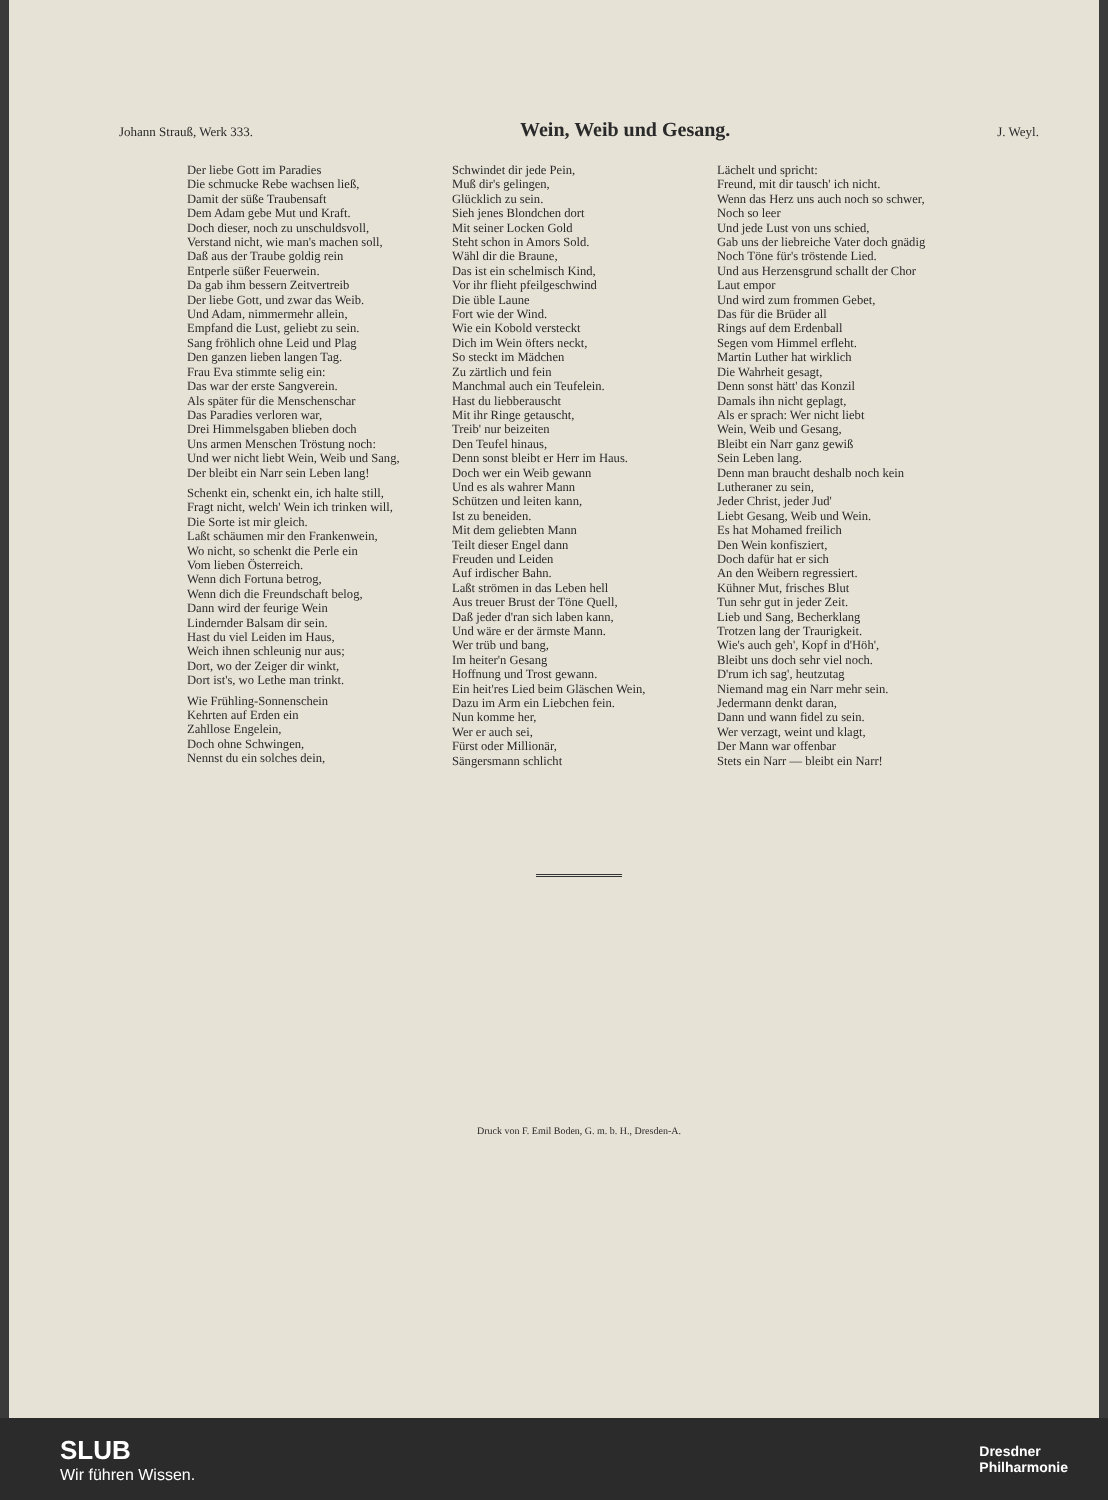Johann Strauß, Werk 333.
Wein, Weib und Gesang.
J. Weyl.
Der liebe Gott im Paradies
Die schmucke Rebe wachsen ließ,
Damit der süße Traubensaft
Dem Adam gebe Mut und Kraft.
Doch dieser, noch zu unschuldsvoll,
Verstand nicht, wie man's machen soll,
Daß aus der Traube goldig rein
Entperle süßer Feuerwein.
Da gab ihm bessern Zeitvertreib
Der liebe Gott, und zwar das Weib.
Und Adam, nimmermehr allein,
Empfand die Lust, geliebt zu sein.
Sang fröhlich ohne Leid und Plag
Den ganzen lieben langen Tag.
Frau Eva stimmte selig ein:
Das war der erste Sangverein.
Als später für die Menschenschar
Das Paradies verloren war,
Drei Himmelsgaben blieben doch
Uns armen Menschen Tröstung noch:
Und wer nicht liebt Wein, Weib und Sang,
Der bleibt ein Narr sein Leben lang!
Schenkt ein, schenkt ein, ich halte still,
Fragt nicht, welch' Wein ich trinken will,
Die Sorte ist mir gleich.
Laßt schäumen mir den Frankenwein,
Wo nicht, so schenkt die Perle ein
Vom lieben Österreich.
Wenn dich Fortuna betrog,
Wenn dich die Freundschaft belog,
Dann wird der feurige Wein
Lindernder Balsam dir sein.
Hast du viel Leiden im Haus,
Weich ihnen schleunig nur aus;
Dort, wo der Zeiger dir winkt,
Dort ist's, wo Lethe man trinkt.
Wie Frühling-Sonnenschein
Kehrten auf Erden ein
Zahllose Engelein,
Doch ohne Schwingen,
Nennst du ein solches dein,
Schwindet dir jede Pein,
Muß dir's gelingen,
Glücklich zu sein.
Sieh jenes Blondchen dort
Mit seiner Locken Gold
Steht schon in Amors Sold.
Wähl dir die Braune,
Das ist ein schelmisch Kind,
Vor ihr flieht pfeilgeschwind
Die üble Laune
Fort wie der Wind.
Wie ein Kobold versteckt
Dich im Wein öfters neckt,
So steckt im Mädchen
Zu zärtlich und fein
Manchmal auch ein Teufelein.
Hast du liebberauscht
Mit ihr Ringe getauscht,
Treib' nur beizeiten
Den Teufel hinaus,
Denn sonst bleibt er Herr im Haus.
Doch wer ein Weib gewann
Und es als wahrer Mann
Schützen und leiten kann,
Ist zu beneiden.
Mit dem geliebten Mann
Teilt dieser Engel dann
Freuden und Leiden
Auf irdischer Bahn.
Laßt strömen in das Leben hell
Aus treuer Brust der Töne Quell,
Daß jeder d'ran sich laben kann,
Und wäre er der ärmste Mann.
Wer trüb und bang,
Im heiter'n Gesang
Hoffnung und Trost gewann.
Ein heit'res Lied beim Gläschen Wein,
Dazu im Arm ein Liebchen fein.
Nun komme her,
Wer er auch sei,
Fürst oder Millionär,
Sängersmann schlicht
Lächelt und spricht:
Freund, mit dir tausch' ich nicht.
Wenn das Herz uns auch noch so schwer,
Noch so leer
Und jede Lust von uns schied,
Gab uns der liebreiche Vater doch gnädig
Noch Töne für's tröstende Lied.
Und aus Herzensgrund schallt der Chor
Laut empor
Und wird zum frommen Gebet,
Das für die Brüder all
Rings auf dem Erdenball
Segen vom Himmel erfleht.
Martin Luther hat wirklich
Die Wahrheit gesagt,
Denn sonst hätt' das Konzil
Damals ihn nicht geplagt,
Als er sprach: Wer nicht liebt
Wein, Weib und Gesang,
Bleibt ein Narr ganz gewiß
Sein Leben lang.
Denn man braucht deshalb noch kein
Lutheraner zu sein,
Jeder Christ, jeder Jud'
Liebt Gesang, Weib und Wein.
Es hat Mohamed freilich
Den Wein konfisziert,
Doch dafür hat er sich
An den Weibern regressiert.
Kühner Mut, frisches Blut
Tun sehr gut in jeder Zeit.
Lieb und Sang, Becherklang
Trotzen lang der Traurigkeit.
Wie's auch geh', Kopf in d'Höh',
Bleibt uns doch sehr viel noch.
D'rum ich sag', heutzutag
Niemand mag ein Narr mehr sein.
Jedermann denkt daran,
Dann und wann fidel zu sein.
Wer verzagt, weint und klagt,
Der Mann war offenbar
Stets ein Narr — bleibt ein Narr!
Druck von F. Emil Boden, G. m. b. H., Dresden-A.
SLUB
Wir führen Wissen.
Dresdner
Philharmonie